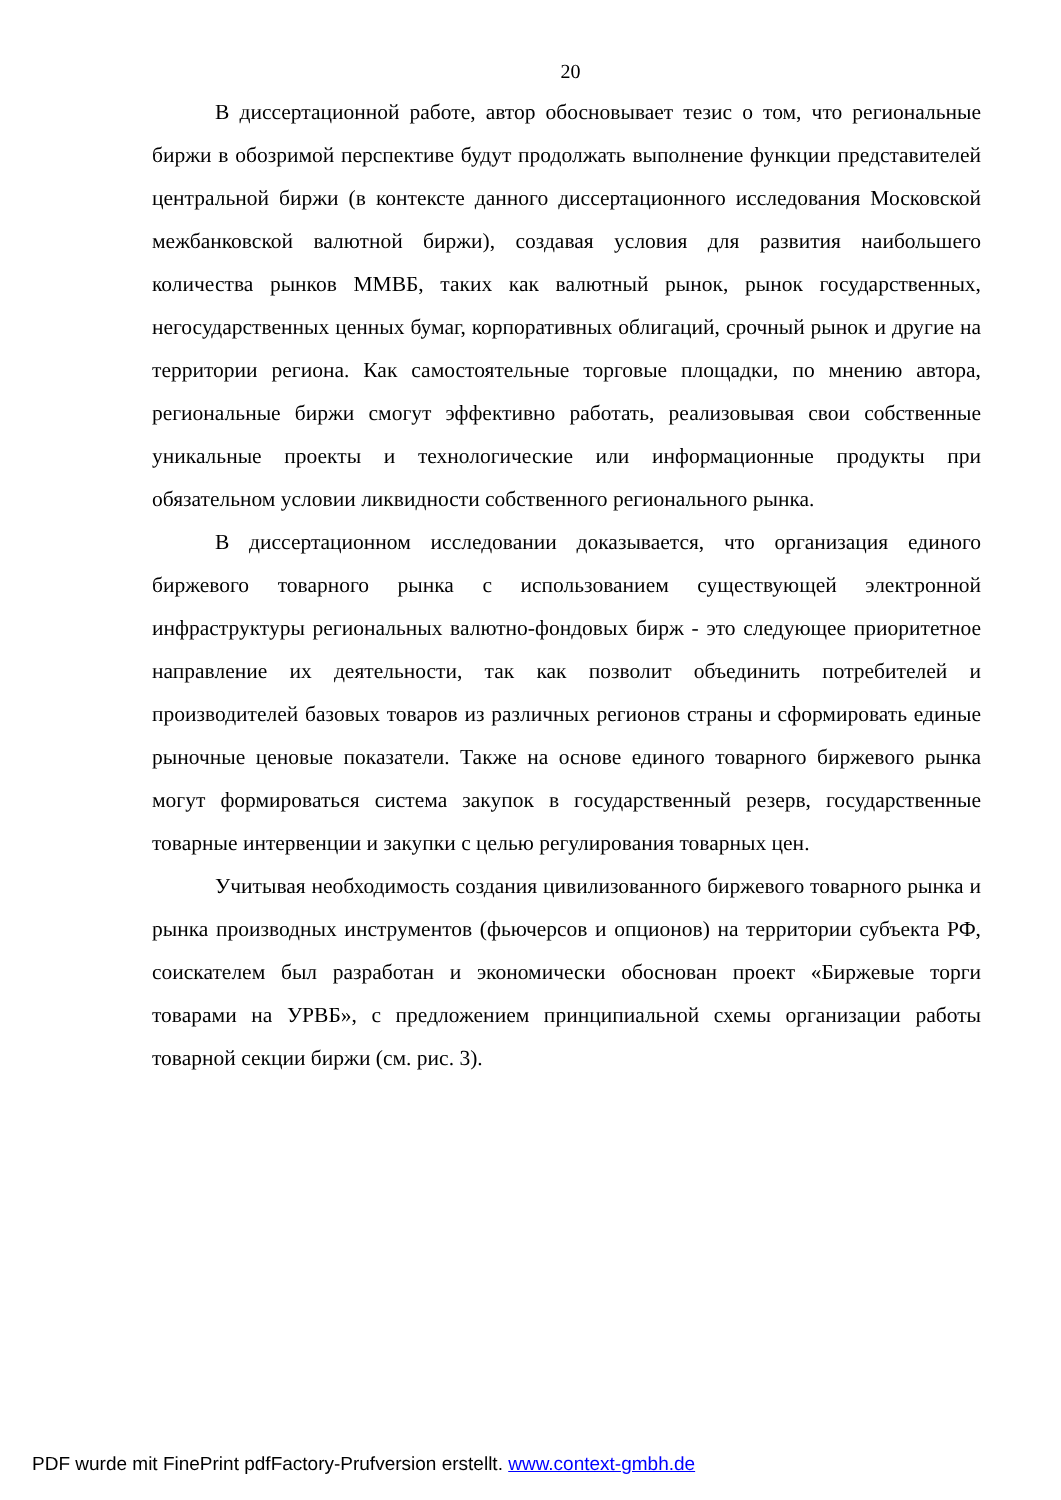20
В диссертационной работе, автор обосновывает тезис о том, что региональные биржи в обозримой перспективе будут продолжать выполнение функции представителей центральной биржи (в контексте данного диссертационного исследования Московской межбанковской валютной биржи), создавая условия для развития наибольшего количества рынков ММВБ, таких как валютный рынок, рынок государственных, негосударственных ценных бумаг, корпоративных облигаций, срочный рынок и другие на территории региона. Как самостоятельные торговые площадки, по мнению автора, региональные биржи смогут эффективно работать, реализовывая свои собственные уникальные проекты и технологические или информационные продукты при обязательном условии ликвидности собственного регионального рынка.
В диссертационном исследовании доказывается, что организация единого биржевого товарного рынка с использованием существующей электронной инфраструктуры региональных валютно-фондовых бирж - это следующее приоритетное направление их деятельности, так как позволит объединить потребителей и производителей базовых товаров из различных регионов страны и сформировать единые рыночные ценовые показатели. Также на основе единого товарного биржевого рынка могут формироваться система закупок в государственный резерв, государственные товарные интервенции и закупки с целью регулирования товарных цен.
Учитывая необходимость создания цивилизованного биржевого товарного рынка и рынка производных инструментов (фьючерсов и опционов) на территории субъекта РФ, соискателем был разработан и экономически обоснован проект «Биржевые торги товарами на УРВБ», с предложением принципиальной схемы организации работы товарной секции биржи (см. рис. 3).
PDF wurde mit FinePrint pdfFactory-Prufversion erstellt. www.context-gmbh.de